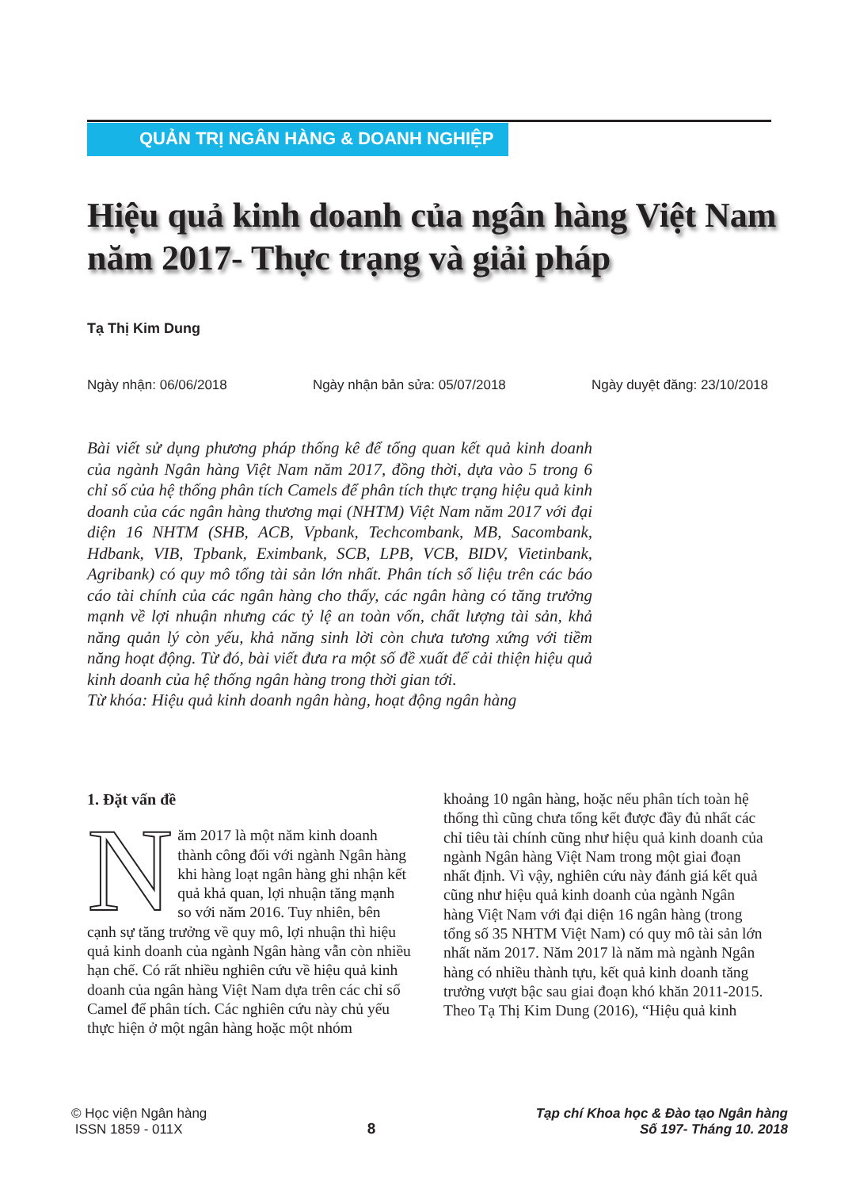QUẢN TRỊ NGÂN HÀNG & DOANH NGHIỆP
Hiệu quả kinh doanh của ngân hàng Việt Nam
năm 2017- Thực trạng và giải pháp
Tạ Thị Kim Dung
Ngày nhận: 06/06/2018 Ngày nhận bản sửa: 05/07/2018 Ngày duyệt đăng: 23/10/2018
Bài viết sử dụng phương pháp thống kê để tổng quan kết quả kinh doanh của ngành Ngân hàng Việt Nam năm 2017, đồng thời, dựa vào 5 trong 6 chỉ số của hệ thống phân tích Camels để phân tích thực trạng hiệu quả kinh doanh của các ngân hàng thương mại (NHTM) Việt Nam năm 2017 với đại diện 16 NHTM (SHB, ACB, Vpbank, Techcombank, MB, Sacombank, Hdbank, VIB, Tpbank, Eximbank, SCB, LPB, VCB, BIDV, Vietinbank, Agribank) có quy mô tổng tài sản lớn nhất. Phân tích số liệu trên các báo cáo tài chính của các ngân hàng cho thấy, các ngân hàng có tăng trưởng mạnh về lợi nhuận nhưng các tỷ lệ an toàn vốn, chất lượng tài sản, khả năng quản lý còn yếu, khả năng sinh lời còn chưa tương xứng với tiềm năng hoạt động. Từ đó, bài viết đưa ra một số đề xuất để cải thiện hiệu quả kinh doanh của hệ thống ngân hàng trong thời gian tới.
Từ khóa: Hiệu quả kinh doanh ngân hàng, hoạt động ngân hàng
1. Đặt vấn đề
Năm 2017 là một năm kinh doanh thành công đối với ngành Ngân hàng khi hàng loạt ngân hàng ghi nhận kết quả khả quan, lợi nhuận tăng mạnh so với năm 2016. Tuy nhiên, bên cạnh sự tăng trưởng về quy mô, lợi nhuận thì hiệu quả kinh doanh của ngành Ngân hàng vẫn còn nhiều hạn chế. Có rất nhiều nghiên cứu về hiệu quả kinh doanh của ngân hàng Việt Nam dựa trên các chỉ số Camel để phân tích. Các nghiên cứu này chủ yếu thực hiện ở một ngân hàng hoặc một nhóm
khoảng 10 ngân hàng, hoặc nếu phân tích toàn hệ thống thì cũng chưa tổng kết được đầy đủ nhất các chỉ tiêu tài chính cũng như hiệu quả kinh doanh của ngành Ngân hàng Việt Nam trong một giai đoạn nhất định. Vì vậy, nghiên cứu này đánh giá kết quả cũng như hiệu quả kinh doanh của ngành Ngân hàng Việt Nam với đại diện 16 ngân hàng (trong tổng số 35 NHTM Việt Nam) có quy mô tài sản lớn nhất năm 2017. Năm 2017 là năm mà ngành Ngân hàng có nhiều thành tựu, kết quả kinh doanh tăng trưởng vượt bậc sau giai đoạn khó khăn 2011-2015.
Theo Tạ Thị Kim Dung (2016), “Hiệu quả kinh
© Học viện Ngân hàng
ISSN 1859 - 011X
8
Tạp chí Khoa học & Đào tạo Ngân hàng
Số 197- Tháng 10. 2018